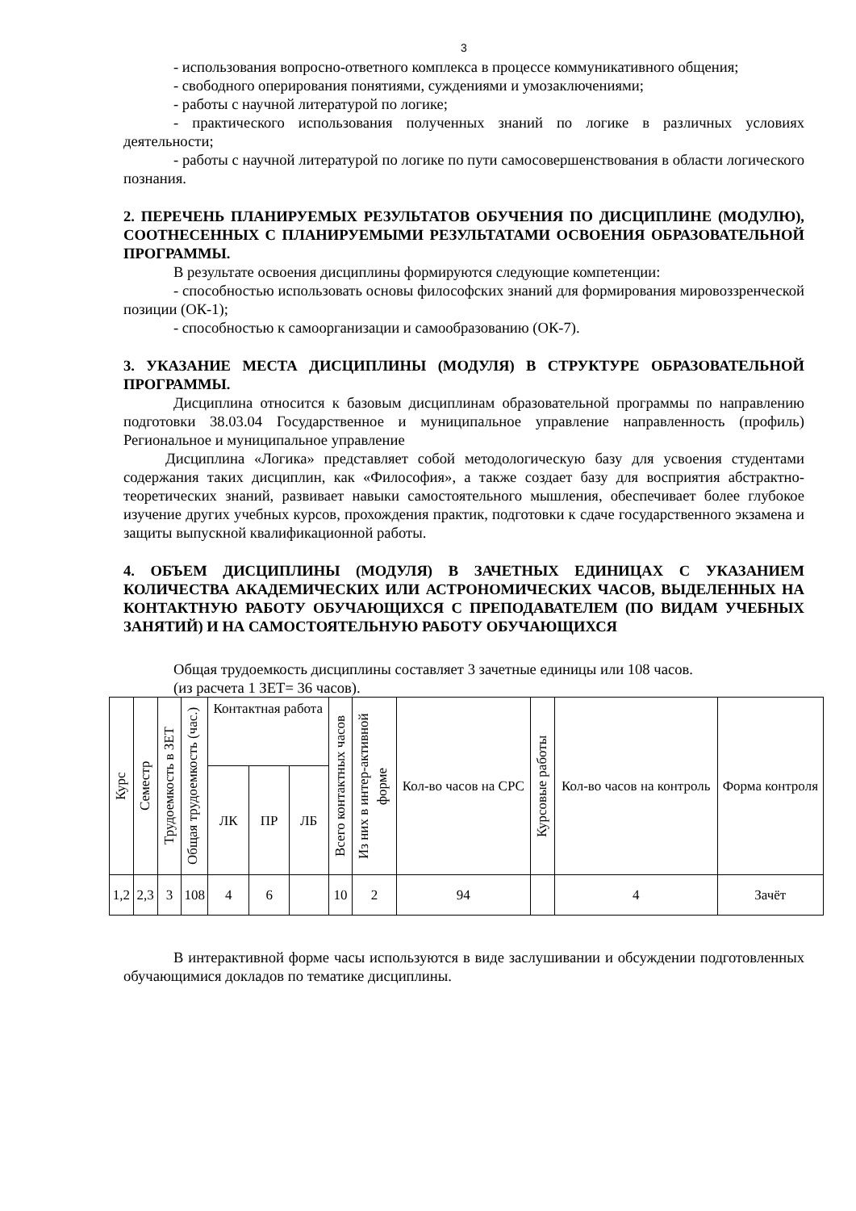3
- использования вопросно-ответного комплекса в процессе коммуникативного общения;
- свободного оперирования понятиями, суждениями и умозаключениями;
- работы с научной литературой по логике;
- практического использования полученных знаний по логике в различных условиях деятельности;
- работы с научной литературой по логике по пути самосовершенствования в области логического познания.
2. ПЕРЕЧЕНЬ ПЛАНИРУЕМЫХ РЕЗУЛЬТАТОВ ОБУЧЕНИЯ ПО ДИСЦИПЛИНЕ (МОДУЛЮ), СООТНЕСЕННЫХ С ПЛАНИРУЕМЫМИ РЕЗУЛЬТАТАМИ ОСВОЕНИЯ ОБРАЗОВАТЕЛЬНОЙ ПРОГРАММЫ.
В результате освоения дисциплины формируются следующие компетенции:
- способностью использовать основы философских знаний для формирования мировоззренческой позиции (ОК-1);
- способностью к самоорганизации и самообразованию (ОК-7).
3. УКАЗАНИЕ МЕСТА ДИСЦИПЛИНЫ (МОДУЛЯ) В СТРУКТУРЕ ОБРАЗОВАТЕЛЬНОЙ ПРОГРАММЫ.
Дисциплина относится к базовым дисциплинам образовательной программы по направлению подготовки 38.03.04 Государственное и муниципальное управление направленность (профиль) Региональное и муниципальное управление
Дисциплина «Логика» представляет собой методологическую базу для усвоения студентами содержания таких дисциплин, как «Философия», а также создает базу для восприятия абстрактно-теоретических знаний, развивает навыки самостоятельного мышления, обеспечивает более глубокое изучение других учебных курсов, прохождения практик, подготовки к сдаче государственного экзамена и защиты выпускной квалификационной работы.
4. ОБЪЕМ ДИСЦИПЛИНЫ (МОДУЛЯ) В ЗАЧЕТНЫХ ЕДИНИЦАХ С УКАЗАНИЕМ КОЛИЧЕСТВА АКАДЕМИЧЕСКИХ ИЛИ АСТРОНОМИЧЕСКИХ ЧАСОВ, ВЫДЕЛЕННЫХ НА КОНТАКТНУЮ РАБОТУ ОБУЧАЮЩИХСЯ С ПРЕПОДАВАТЕЛЕМ (ПО ВИДАМ УЧЕБНЫХ ЗАНЯТИЙ) И НА САМОСТОЯТЕЛЬНУЮ РАБОТУ ОБУЧАЮЩИХСЯ
Общая трудоемкость дисциплины составляет 3 зачетные единицы или 108 часов.
(из расчета 1 ЗЕТ= 36 часов).
| Курс | Семестр | Трудоемкость в ЗЕТ | Общая трудоемкость (час.) | Контактная работа | | | Всего контактных часов | Из них в интер-активной форме | Кол-во часов на СРС | Курсовые работы | Кол-во часов на контроль | Форма контроля |
| --- | --- | --- | --- | --- | --- | --- | --- | --- | --- | --- | --- | --- |
| | | | | ЛК | ПР | ЛБ | | | | | | |
| 1,2 | 2,3 | 3 | 108 | 4 | 6 | | 10 | 2 | 94 | | 4 | Зачёт |
В интерактивной форме часы используются в виде заслушивании и обсуждении подготовленных обучающимися докладов по тематике дисциплины.